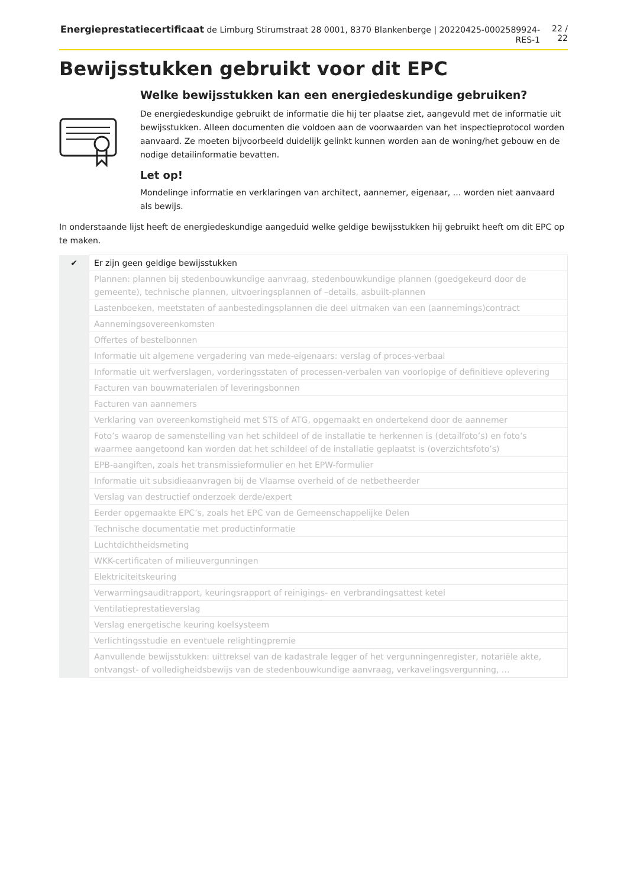Energieprestatiecertificaat de Limburg Stirumstraat 28 0001, 8370 Blankenberge | 20220425-0002589924-RES-1 22 / 22
Bewijsstukken gebruikt voor dit EPC
Welke bewijsstukken kan een energiedeskundige gebruiken?
De energiedeskundige gebruikt de informatie die hij ter plaatse ziet, aangevuld met de informatie uit bewijsstukken. Alleen documenten die voldoen aan de voorwaarden van het inspectieprotocol worden aanvaard. Ze moeten bijvoorbeeld duidelijk gelinkt kunnen worden aan de woning/het gebouw en de nodige detailinformatie bevatten.
Let op!
Mondelinge informatie en verklaringen van architect, aannemer, eigenaar, … worden niet aanvaard als bewijs.
In onderstaande lijst heeft de energiedeskundige aangeduid welke geldige bewijsstukken hij gebruikt heeft om dit EPC op te maken.
| ✔ | Er zijn geen geldige bewijsstukken |
| | Plannen: plannen bij stedenbouwkundige aanvraag, stedenbouwkundige plannen (goedgekeurd door de gemeente), technische plannen, uitvoeringsplannen of –details, asbuilt-plannen |
| | Lastenboeken, meetstaten of aanbestedingsplannen die deel uitmaken van een (aannemings)contract |
| | Aannemingsovereenkomsten |
| | Offertes of bestelbonnen |
| | Informatie uit algemene vergadering van mede-eigenaars: verslag of proces-verbaal |
| | Informatie uit werfverslagen, vorderingsstaten of processen-verbalen van voorlopige of definitieve oplevering |
| | Facturen van bouwmaterialen of leveringsbonnen |
| | Facturen van aannemers |
| | Verklaring van overeenkomstigheid met STS of ATG, opgemaakt en ondertekend door de aannemer |
| | Foto’s waarop de samenstelling van het schildeel of de installatie te herkennen is (detailfoto’s) en foto’s waarmee aangetoond kan worden dat het schildeel of de installatie geplaatst is (overzichtsfoto’s) |
| | EPB-aangiften, zoals het transmissieformulier en het EPW-formulier |
| | Informatie uit subsidieaanvragen bij de Vlaamse overheid of de netbetheerder |
| | Verslag van destructief onderzoek derde/expert |
| | Eerder opgemaakte EPC’s, zoals het EPC van de Gemeenschappelijke Delen |
| | Technische documentatie met productinformatie |
| | Luchtdichtheidsmeting |
| | WKK-certificaten of milieuvergunningen |
| | Elektriciteitskeuring |
| | Verwarmingsauditrapport, keuringsrapport of reinigings- en verbrandingsattest ketel |
| | Ventilatieprestatieverslag |
| | Verslag energetische keuring koelsysteem |
| | Verlichtingsstudie en eventuele relightingpremie |
| | Aanvullende bewijsstukken: uittreksel van de kadastrale legger of het vergunningenregister, notariële akte, ontvangst- of volledigheidsbewijs van de stedenbouwkundige aanvraag, verkavelingsvergunning, … |